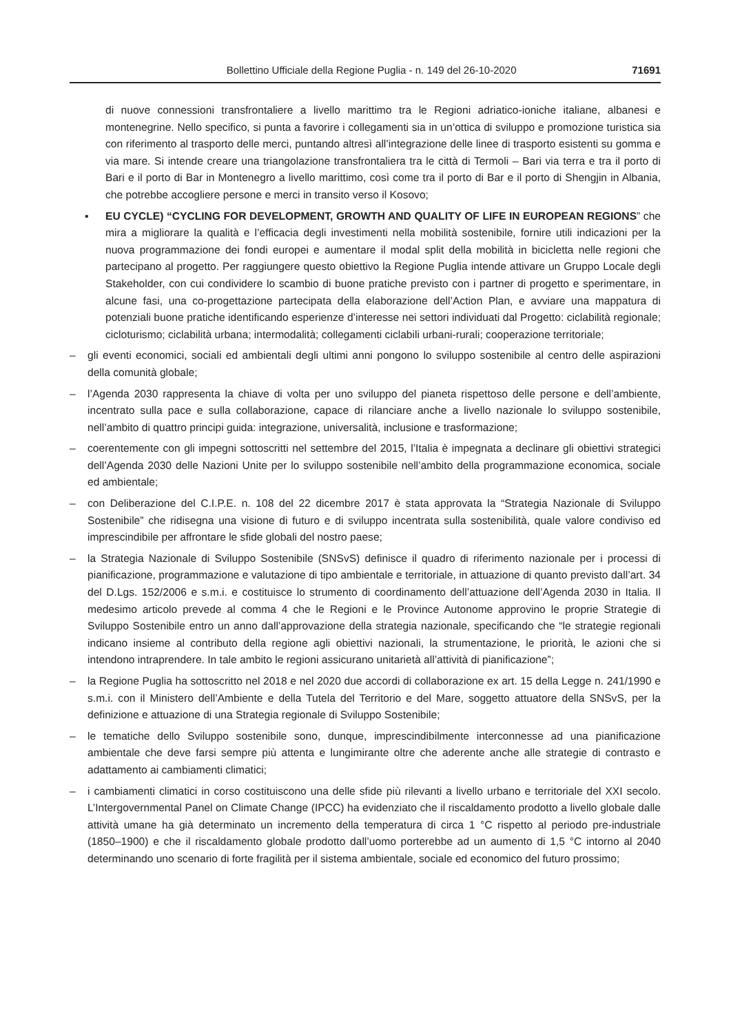Bollettino Ufficiale della Regione Puglia - n. 149 del 26-10-2020 71691
di nuove connessioni transfrontaliere a livello marittimo tra le Regioni adriatico-ioniche italiane, albanesi e montenegrine. Nello specifico, si punta a favorire i collegamenti sia in un’ottica di sviluppo e promozione turistica sia con riferimento al trasporto delle merci, puntando altresì all’integrazione delle linee di trasporto esistenti su gomma e via mare. Si intende creare una triangolazione transfrontaliera tra le città di Termoli – Bari via terra e tra il porto di Bari e il porto di Bar in Montenegro a livello marittimo, così come tra il porto di Bar e il porto di Shengjin in Albania, che potrebbe accogliere persone e merci in transito verso il Kosovo;
▪ EU CYCLE) “CYCLING FOR DEVELOPMENT, GROWTH AND QUALITY OF LIFE IN EUROPEAN REGIONS” che mira a migliorare la qualità e l’efficacia degli investimenti nella mobilità sostenibile, fornire utili indicazioni per la nuova programmazione dei fondi europei e aumentare il modal split della mobilità in bicicletta nelle regioni che partecipano al progetto. Per raggiungere questo obiettivo la Regione Puglia intende attivare un Gruppo Locale degli Stakeholder, con cui condividere lo scambio di buone pratiche previsto con i partner di progetto e sperimentare, in alcune fasi, una co-progettazione partecipata della elaborazione dell’Action Plan, e avviare una mappatura di potenziali buone pratiche identificando esperienze d’interesse nei settori individuati dal Progetto: ciclabilità regionale; cicloturismo; ciclabilità urbana; intermodalità; collegamenti ciclabili urbani-rurali; cooperazione territoriale;
– gli eventi economici, sociali ed ambientali degli ultimi anni pongono lo sviluppo sostenibile al centro delle aspirazioni della comunità globale;
– l’Agenda 2030 rappresenta la chiave di volta per uno sviluppo del pianeta rispettoso delle persone e dell’ambiente, incentrato sulla pace e sulla collaborazione, capace di rilanciare anche a livello nazionale lo sviluppo sostenibile, nell’ambito di quattro principi guida: integrazione, universalità, inclusione e trasformazione;
– coerentemente con gli impegni sottoscritti nel settembre del 2015, l’Italia è impegnata a declinare gli obiettivi strategici dell’Agenda 2030 delle Nazioni Unite per lo sviluppo sostenibile nell’ambito della programmazione economica, sociale ed ambientale;
– con Deliberazione del C.I.P.E. n. 108 del 22 dicembre 2017 è stata approvata la “Strategia Nazionale di Sviluppo Sostenibile” che ridisegna una visione di futuro e di sviluppo incentrata sulla sostenibilità, quale valore condiviso ed imprescindibile per affrontare le sfide globali del nostro paese;
– la Strategia Nazionale di Sviluppo Sostenibile (SNSvS) definisce il quadro di riferimento nazionale per i processi di pianificazione, programmazione e valutazione di tipo ambientale e territoriale, in attuazione di quanto previsto dall’art. 34 del D.Lgs. 152/2006 e s.m.i. e costituisce lo strumento di coordinamento dell’attuazione dell’Agenda 2030 in Italia. Il medesimo articolo prevede al comma 4 che le Regioni e le Province Autonome approvino le proprie Strategie di Sviluppo Sostenibile entro un anno dall’approvazione della strategia nazionale, specificando che “le strategie regionali indicano insieme al contributo della regione agli obiettivi nazionali, la strumentazione, le priorità, le azioni che si intendono intraprendere. In tale ambito le regioni assicurano unitarietà all’attività di pianificazione”;
– la Regione Puglia ha sottoscritto nel 2018 e nel 2020 due accordi di collaborazione ex art. 15 della Legge n. 241/1990 e s.m.i. con il Ministero dell’Ambiente e della Tutela del Territorio e del Mare, soggetto attuatore della SNSvS, per la definizione e attuazione di una Strategia regionale di Sviluppo Sostenibile;
– le tematiche dello Sviluppo sostenibile sono, dunque, imprescindibilmente interconnesse ad una pianificazione ambientale che deve farsi sempre più attenta e lungimirante oltre che aderente anche alle strategie di contrasto e adattamento ai cambiamenti climatici;
– i cambiamenti climatici in corso costituiscono una delle sfide più rilevanti a livello urbano e territoriale del XXI secolo. L’Intergovernmental Panel on Climate Change (IPCC) ha evidenziato che il riscaldamento prodotto a livello globale dalle attività umane ha già determinato un incremento della temperatura di circa 1 °C rispetto al periodo pre-industriale (1850–1900) e che il riscaldamento globale prodotto dall’uomo porterebbe ad un aumento di 1,5 °C intorno al 2040 determinando uno scenario di forte fragilità per il sistema ambientale, sociale ed economico del futuro prossimo;